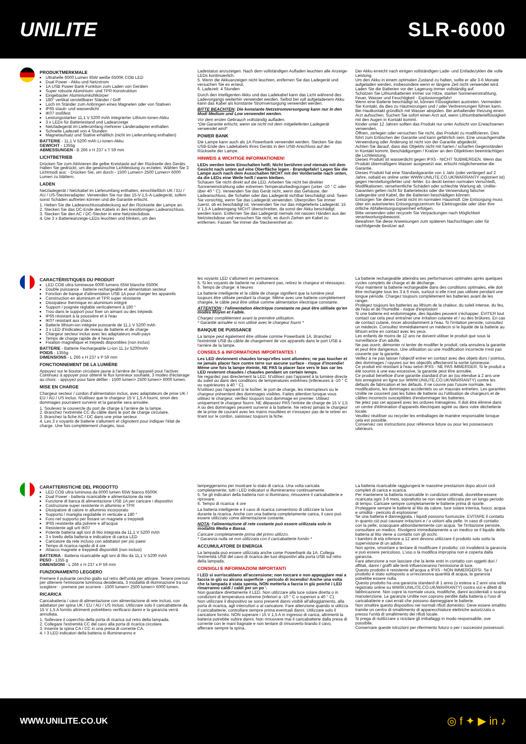UNILITE SLR-6000
PRODUKTMERKMALE
Ultrahelle 6000 Lumen 65W weiße 6500K COB LED
Dual Power - Akku und Netzstrom
1A USB Power Bank Funktion zum Laden von Geräten
Super robuste Aluminium- und TPR-Konstruktion
Eingebauter Aluminiumkühlkörper
180° vertikal verstellbarer Ständer / Griff
Loch im Ständer zum Anbringen eines Magneten oder von Stativen
IP65 staub- und wasserdicht
IK07 stoßfest
Leistungsstarker 11,1 V 5200 mAh integrierter Lithium-Ionen-Akku
3 x LEDs für Batteriestand und Ladeanzeige
Netzladegerät im Lieferumfang mehrerer Länderadapter enthalten
Schnelle Ladezeit von 4 Stunden
Magnetaufsatz und Stative erhältlich (nicht im Lieferumfang enthalten)
BATTERIE - 11,1 V 5200 mAh Li-Ionen-Akku
GEWICHT - 1355g
ABMESSUNGEN - B 266 x H 237 x T 59 mm
LICHTBETRIEB
Drücken Sie zum Aktivieren die gelbe Kreistaste auf der Rückseite des Geräts. Halten Sie gedrückt, um die gewünschte Lichtleistung zu erzielen. Wählen Sie 3 Lichtmodi aus: - Drücken Sie, um durch - 1500 Lumen> 2500 Lumen> 6000 Lumen zu blättern.
LADEN
Netzladegerät / Netzkabel im Lieferumfang enthalten, einschließlich UK / EU / AU / US-Steckeradapter. Verwenden Sie nur das 15-V-1,5-A-Ladegerät, sofern sonst Schäden auftreten können und die Garantie erlischt.
1. Heben Sie die Ladeanschlussabdeckung auf der Rückseite der Lampe an.
2. Stecken Sie das DC-Ende des Kabels in den kreisförmigen Ladeanschluss.
3. Stecken Sie den AC / DC-Stecker in eine Netzsteckdose.
4. Die 3 x Batterieanzeige-LEDs leuchten und blinken, um den
Ladestatus anzuzeigen. Nach dem vollständigen Aufladen leuchten alle Anzeige-LEDs kontinuierlich.
5. Wenn die Akkuanzeigen nicht leuchten, entfernen Sie das Ladegerät und versuchen Sie es erneut.
6. Ladezeit: 4 Stunden
Durch den intelligenten Akku und das Ladekabel kann das Licht während des Ladevorgangs weiterhin verwendet werden. Selbst bei voll aufgeladenem Akku kann das Kabel als konstante Stromversorgung verwendet werden.
BITTE BEACHTEN: Die konstante Netzstromversorgung kann nur in den Modi Medium und Low verwendet werden.
Vor dem ersten Gebrauch vollständig aufladen.
*Die Garantie erlischt, wenn sie nicht mit dem mitgelieferten Ladegerät verwendet wird*
POWER BANK
Die Lampe kann auch als 1A Powerbank verwendet werden. Stecken Sie das USB-Ende des Ladekabels Ihres Geräts in den USB-Anschluss auf der Rückseite der Lampe.
HINWEIS & WICHTIGE INFORMATIONEN!
LEDs werden beim Einschalten heiß; Nicht berühren und niemals mit dem Gesicht nach unten auf eine Oberfläche legen - Brandgefahr! Legen Sie die Lampe auch nach dem Ausschalten NICHT mit der Vorderseite nach unten, da die LEDs eine Weile heiß / warm bleiben.
Schauen Sie nicht direkt auf die LED. Arbeiten Sie nicht bei direkter Sonneneinstrahlung oder extremen Temperaturbedingungen (unter -10 ° C oder über 40 ° C). Verwenden Sie das Gerät nicht, wenn das Gehäuse, der Ladeanschluss, die Schalter oder das Ladegerät sichtbar beschädigt sind. Seien Sie vorsichtig, wenn Sie das Ladegerät verwenden. Überprüfen Sie immer zuerst, ob es beschädigt ist. Verwenden Sie nur das mitgelieferte Ladegerät. 15 V 1,5 A Ladeeingang NICHT überschreiten, da sonst der Akku beschädigt werden kann. Entfernen Sie das Ladegerät niemals mit nassen Händen aus der Netzsteckdose und versuchen Sie nicht, es durch Ziehen am Kabel zu entfernen. Fassen Sie immer die Steckereinheit an.
Der Akku erreicht nach einigen vollständigen Lade- und Entladezyklen die volle Leistung.
Um den Akku in einem optimalen Zustand zu halten, sollte er alle 3-6 Monate aufgeladen werden, insbesondere wenn er längere Zeit nicht verwendet wird. Laden Sie die Batterien vor der Lagerung immer vollständig auf.
Schützen Sie Lithiumbatterien immer vor Hitze, starker Sonneneinstrahlung, Feuer, Wasser und Feuchtigkeit - Explosionsgefahr!
Wenn eine Batterie beschädigt ist, können Flüssigkeiten austreten. Vermeiden Sie Kontakt, da dies zu Hautreizungen und / oder Verbrennungen führen kann. Bei Hautkontakt gründlich mit Wasser abspülen. Bei anhaltender Reizung einen Arzt aufsuchen. Suchen Sie sofort einen Arzt auf, wenn Lithiumbatterieflüssigkeit mit den Augen in Kontakt kommt.
Kinder unter 12 Jahren sollten das Produkt nur unter Aufsicht von Erwachsenen verwenden.
Öffnen, zerlegen oder versuchen Sie nicht, das Produkt zu modifizieren. Dies führt zum Erlöschen der Garantie und kann gefährlich sein. Eine unsachgemäße Verwendung oder Änderung ist nicht von der Garantie abgedeckt.
Achten Sie darauf, dass das Objektiv nicht mit harten / scharfen Gegenständen in Kontakt kommt. Beschädigungen / Kratzer an den Objektiven beeinträchtigen die Lichtleistung.
Dieses Produkt ist wasserdicht gegen IPX5 - NICHT SUBMERGEN. Wenn das Produkt übermäßigem Wasser ausgesetzt war, erlischt möglicherweise die Garantie.
Dieses Produkt hat eine Standardgarantie von 1 Jahr (oder verlängert auf 2 Jahre, sobald es online unter WWW.UNILITE.CO.UK/WARRANTY registriert ist) gegen Herstellungsfehler und -fehler. Es deckt keinen normalen Verschleiß, Modifikationen, versehentliche Schäden oder schlechte Wartung ab. Unilite-Garantien gelten nicht für Batterielecks oder die Verwendung falscher Ladegeräte und Kabel, die die Batterien beschädigen können.
Entsorgen Sie dieses Gerät nicht im normalen Hausmüll. Die Entsorgung muss über ein autorisiertes Entsorgungszentrum für Elektrogeräte oder über Ihre örtliche Abfallentsorgungseinheit erfolgen.
Bitte verwenden oder recyceln Sie Verpackungen nach Möglichkeit verantwortungsbewusst.
Bewahren Sie diese Anweisungen zum späteren Nachschlagen oder für nachfolgende Besitzer auf.
CARACTÉRISTIQUES DU PRODUIT
LED COB ultra lumineuse 6000 lumens 65W blanche 6500K
Double puissance - batterie rechargeable et alimentation secteur
Fonction de banque d'alimentation USB 1A pour charger les appareils
Construction en aluminium et TPR super résistante
Dissipateur thermique en aluminium intégré
Support / poignée réglable verticalement à 180 °
Trou dans le support pour fixer un aimant ou des trépieds
IP65 résistant à la poussière et à l'eau
IK07 résistant aux chocs
Batterie lithium-ion intégrée puissante de 11,1 V 5200 mAh
3 x LED d'indicateur de niveau de batterie et de charge
Chargeur secteur inclus avec les adaptateurs multi-pays
Temps de charge rapide de 4 heures
Fixation magnétique et trépieds disponibles (non inclus)
BATTERIE - Batterie Rechargeable Li-ion 11.1v 5200mAh
POIDS - 1355g
DIMENSIONS - L 266 x H 237 x P 59 mm
FONCTIONNEMENT DE LA LUMIÈRE
Appuyez sur le bouton circulaire jaune à l'arrière de l'appareil pour l'activer. Continuez à appuyer pour obtenir le flux lumineux souhaité, 3 modes d'éclairage au choix: - appuyez pour faire défiler - 1500 lumen> 2500 lumen> 6000 lumen.
MISE EN CHARGE
Chargeur secteur / cordon d'alimentation inclus, avec adaptateurs de prise UK / EU / AU / US inclus. N'utilisez que le chargeur 15 V 1,5 A fourni, sinon des dommages pourraient survenir et la garantie sera annulée.
1. Soulevez le couvercle du port de charge à l'arrière de la lampe.
2. Branchez l'extrémité CC du câble dans le port de charge circulaire.
3. Branchez la fiche AC / DC dans une prise secteur.
4. Les 3 x voyants de batterie s'allument et clignotent pour indiquer l'état de charge. Une fois complètement chargés, tous
les voyants LED s'allument en permanence.
5. Si les voyants de batterie ne s'allument pas, retirez le chargeur et réessayez.
6. Temps de charge: 4 heures
La batterie intelligente et le câble de charge signifient que la lumière peut toujours être utilisée pendant la charge. Même avec une batterie complètement chargée, le câble peut être utilisé comme alimentation électrique constante.
ATTENTION : l'alimentation électrique constante ne peut être utilisée qu'en modes Moyen et Faible.
Chargez complètement avant la première utilisation.
* Garantie annulée si non utilisé avec le chargeur fourni *
BANQUE DE PUISSANCE
La lampe peut également être utilisée comme Powerbank 1A. Branchez l'extrémité USB du câble de chargement de vos appareils dans le port USB à l'arrière de la lampe.
CONSEILS & INFORMATIONS IMPORTANTES !
Les LED deviennent chaudes lorsqu'elles sont allumées; ne pas toucher et ne jamais placer face contre terre sur aucune surface - risque d'incendie! Même une fois la lampe éteinte, NE PAS la placer face vers le bas car les LED resteront chaudes / chaudes pendant un certain temps.
Ne regardez pas directement la LED. N'utilisez pas l'appareil à la lumière directe du soleil ou dans des conditions de températures extrêmes (inférieures à -10 ° C ou supérieures à 40 ° C).
N'utilisez pas l'appareil si le boîtier, le port de charge, les interrupteurs ou le chargeur présentent des dommages visibles. Faites attention lorsque vous utilisez le chargeur, vérifiez toujours tout dommage en premier. Utilisez uniquement le chargeur fourni. NE dépassez PAS l'entrée de charge de 15 V 1,5 A ou des dommages peuvent survenir à la batterie. Ne retirez jamais le chargeur de la prise de courant avec les mains mouillées et n'essayez pas de le retirer en tirant sur le cordon, saisissez toujours la fiche.
La batterie rechargeable atteindra ses performances optimales après quelques cycles complets de charge et de décharge.
Pour maintenir la batterie rechargeable dans des conditions optimales, elle doit être rechargée tous les 3 à 6 mois, surtout si elle n'est pas utilisée pendant une longue période. Chargez toujours complètement les batteries avant de les ranger.
Protégez toujours les batteries au lithium de la chaleur, du soleil intense, du feu, de l'eau et de l'humidité - risque d'explosion!
Si une batterie est endommagée, des liquides peuvent s'échapper. ÉVITER tout contact car cela peut entraîner une irritation cutanée et / ou des brûlures. En cas de contact cutané, rincer abondamment à l'eau. Si l'irritation persiste, consultez un médecin. Consultez immédiatement un médecin si le liquide de la batterie au lithium entre en contact avec les yeux.
Les enfants de moins de 12 ans ne doivent utiliser le produit que sous la surveillance d'un adulte.
Ne pas ouvrir, démonter ni tenter de modifier le produit; cela annulera la garantie et peut être dangereux. Une utilisation ou une modification incorrecte n'est pas couverte par la garantie.
Veillez à ne pas laisser l'objectif entrer en contact avec des objets durs / pointus, des dommages / rayures sur les objectifs affecteront la sortie lumineuse.
Ce produit est résistant à l'eau selon IPX5 - NE PAS IMMERGER. Si le produit a été soumis à une eau excessive, la garantie peut être annulée.
Ce produit bénéficie d'une garantie standard d'un an (ou étendue à 2 ans une fois enregistré en ligne sur WWW.UNILITE.CO.UK/WARRANTY) contre les défauts de fabrication et les défauts. Il ne couvre pas l'usure normale, les modifications, les dommages accidentels ou un mauvais entretien. Les garanties Unilite ne couvrent pas les fuites de batterie ou l'utilisation de chargeurs et de câbles incorrects susceptibles d'endommager les batteries.
Ne jetez pas cet appareil avec les ordures ménagères. Il doit être éliminé dans un centre d'élimination d'appareils électriques agréé ou dans votre déchetterie locale.
Veuillez réutiliser ou recycler les emballages de manière responsable lorsque cela est possible.
Conservez ces instructions pour référence future ou pour les possesseurs ultérieurs.
CARATTERISTICHE DEL PRODOTTO
LED COB ultra luminosa da 6000 lumen 65W bianco 6500K
Dual Power - batteria ricaricabile e alimentazione da rete
Funzione di banca di alimentazione USB 1A per caricare i dispositivi
Costruzione super resistente in alluminio e TPR
Dissipatore di calore in alluminio incorporato
Supporto / maniglia regolabile in verticale a 180 °
Foro nel supporto per fissare un magnete o treppiedi
IP65 resistente alla polvere e all'acqua
Resistente agli urti IK07
Potente batteria agli ioni di litio integrata da 11,1 V 5200 mAh
3 x livello della batteria e indicatore di carica LED
Caricatore da rete incluso con adattatori per più paesi
Tempo di ricarica rapido di 4 ore
Attacco magnete e treppiedi disponibili (non inclusi)
BATTERIA - Batteria ricaricabile agli ioni di litio da 11,1 V 5200 mAh
PESO - 1355 g
DIMENSIONI - L 266 x H 237 x P 59 mm
FUNZIONAMENTO LEGGERO
Premere il pulsante cerchio giallo sul retro dell'unità per attivare. Tenere premuto per ottenere l'emissione luminosa desiderata, 3 modalità di illuminazione tra cui scegliere: - premere per scorrere - 1500 lumen> 2500 lumen> 6000 lumen.
RICARICA
Caricabatteria / cavo di alimentazione con alimentazione di rete inclusi, con adattatori per spina UK / EU / AU / US inclusi. Utilizzare solo il caricabatterie da 15 V 1,5 A fornito altrimenti potrebbero verificarsi danni e la garanzia verrà annullata.
1. Sollevare il coperchio della porta di ricarica sul retro della lampada.
2. Collegare l'estremità CC del cavo alla porta di ricarica circolare.
3. Inserire la spina CA / CC in una presa di corrente CA.
4. I 3 LED indicatori della batteria si illumineranno e
lampeggeranno per mostrare lo stato di carica. Una volta caricata completamente, tutti i LED indicatori si illumineranno continuamente.
5. Se gli indicatori della batteria non si illuminano, rimuovere il caricabatterie e riprovare.
6. Tempo di ricarica: 4 ore
La batteria intelligente e il cavo di ricarica consentono di utilizzare la luce durante la ricarica. Anche con una batteria completamente carica, il cavo può essere utilizzato come alimentazione costante.
NOTA: l'alimentazione di rete costante può essere utilizzata solo in modalità Media e Bassa.
Caricare completamente prima del primo utilizzo.
* Garanzia nulla se non utilizzata con il caricabatterie fornito *
ACCUMULATORE DI ENERGIA
La lampada può essere utilizzata anche come Powerbank da 1A. Collega l'estremità USB del cavo di ricarica dei tuoi dispositivi alla porta USB sul retro della lampada.
CONSIGLI E INFORMAZIONI IMPORTANTI
I LED si surriscaldano all'accensione; non toccare e non appoggiare mai a faccia in giù su alcuna superficie - pericolo di incendio! Anche una volta che la lampada è stata spenta, NON metterla a faccia in giù poiché i LED rimarranno caldi / caldi per un po '.
Non guardare direttamente il LED. Non utilizzare alla luce solare diretta o in condizioni di temperatura estreme (inferiori a -10 ° C o superiori a 40 ° C).
Non utilizzare il dispositivo se sono presenti danni visibili all'alloggiamento, alla porta di ricarica, agli interruttori o al caricatore. Fare attenzione quando si utilizza il caricabatterie, controllare sempre prima eventuali danni. Utilizzare solo il caricatore fornito. NON superare i 15 V 1,5 A in ingresso di carica, altrimenti la batteria potrebbe subire danni. Non rimuovere mai il caricabatterie dalla presa di corrente con le mani bagnate e non tentare di rimuoverlo tirando il cavo, afferrare sempre la spina.
La batteria ricaricabile raggiungerà le massime prestazioni dopo alcuni cicli completi di carica e scarica.
Per mantenere la batteria ricaricabile in condizioni ottimali, dovrebbe essere ricaricata ogni 3-6 mesi, soprattutto se non viene utilizzata per un lungo periodo di tempo. Caricare sempre completamente le batterie prima di riporle.
Proteggere sempre le batterie al litio da calore, luce solare intensa, fuoco, acqua e umidità - pericolo di esplosione!
Se una batteria è danneggiata, i liquidi possono fuoriuscire. EVITARE il contatto in quanto ciò può causare irritazioni e / o ustioni alla pelle. In caso di contatto con la pelle, sciacquare abbondantemente con acqua. Se l'irritazione persiste, consultare un medico. Rivolgersi immediatamente a un medico se il liquido della batteria al litio viene a contatto con gli occhi.
I bambini di età inferiore a 12 anni devono utilizzare il prodotto solo sotto la supervisione di un adulto.
Non aprire, smontare o tentare di modificare il prodotto; ciò invaliderà la garanzia e può essere pericoloso. L'uso o la modifica impropria non è coperta dalla garanzia.
Fare attenzione a non lasciare che la lente entri in contatto con oggetti duri / affilati, danni / graffi alle lenti influenzeranno l'emissione di luce.
Questo prodotto è resistente all'acqua a IPX5 - NON IMMERGERSI. Se il prodotto è stato sottoposto a un'eccessiva quantità di acqua, la garanzia potrebbe essere nulla.
Questo prodotto ha una garanzia standard di 1 anno (o estesa a 2 anni una volta registrato online su WWW.UNILITE.CO.UK/WARRANTY) contro vizi e difetti di fabbricazione. Non copre la normale usura, modifiche, danni accidentali o scarsa manutenzione. Le garanzie Unilite non coprono perdite dalla batteria o l'uso di caricabatterie e cavi errati che possono danneggiare le batterie.
Non smaltire questo dispositivo nei normali rifiuti domestici. Deve essere smaltito tramite un centro di smaltimento di apparecchiature elettriche autorizzato o presso l'unità di smaltimento dei rifiuti locale.
Si prega di riutilizzare o riciclare gli imballaggi in modo responsabile, ove possibile.
Conservare queste istruzioni per riferimento futuro o per i successivi possessori.
WWW.UNILITE.CO.UK ◎ f ✦ ▶ in ♪